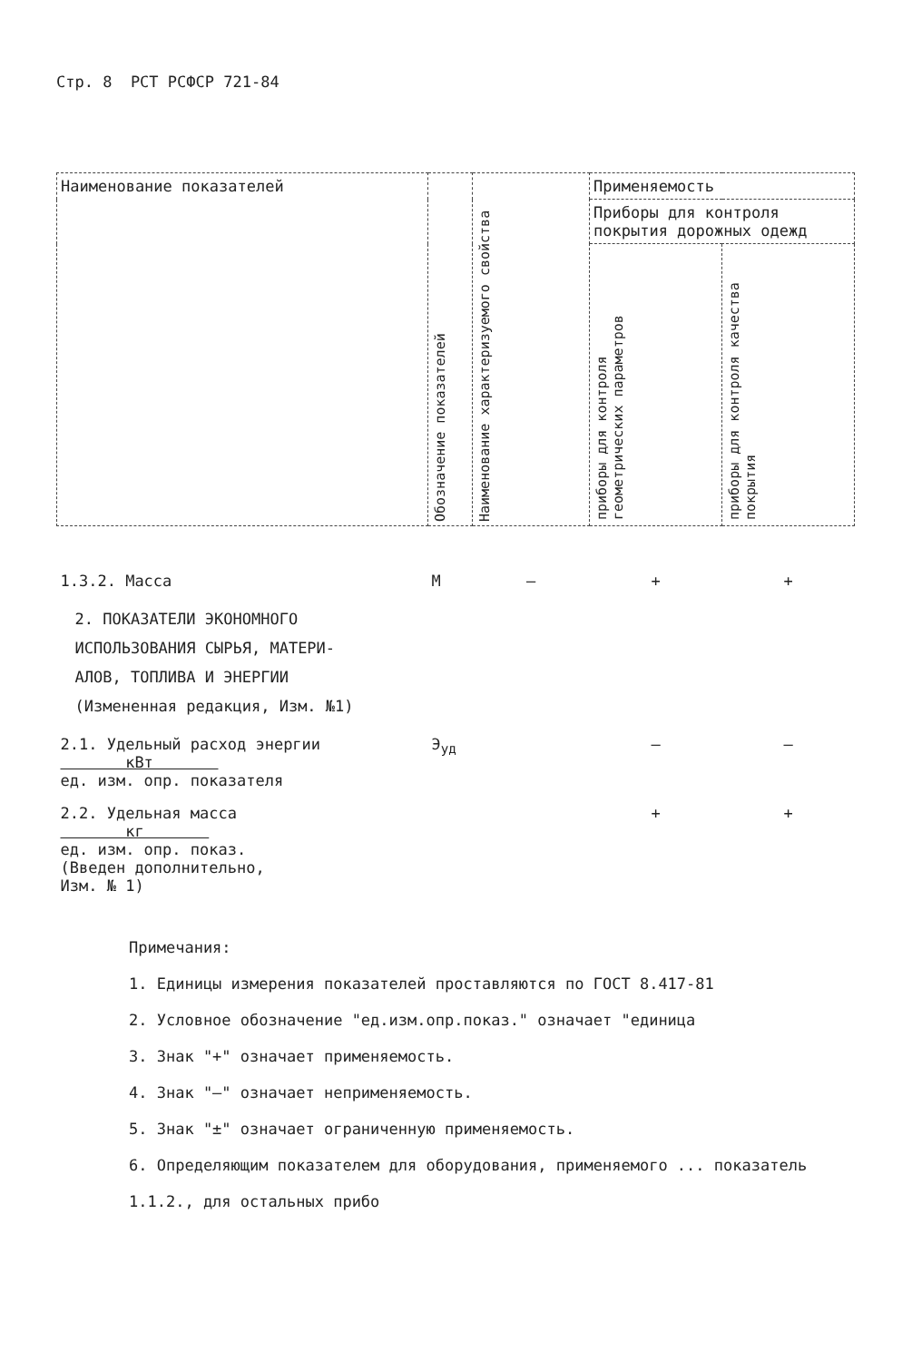Стр. 8 РСТ РСФСР 721-84
| Наименование показателей | Обозначение показателей | Наименование характеризуемого свойства | Применяемость | |
| --- | --- | --- | --- | --- |
| | | | Приборы для контроля покрытия дорожных одежд | |
| | | | приборы для контроля геометрических параметров | приборы для контроля качества покрытия |
| 1.3.2. Масса | М | – | + | + |
| 2. ПОКАЗАТЕЛИ ЭКОНОМНОГО ИСПОЛЬЗОВАНИЯ СЫРЬЯ, МАТЕРИ- АЛОВ, ТОПЛИВА И ЭНЕРГИИ (Измененная редакция, Изм. №1) | | | | |
| 2.1. Удельный расход энергии кВт ед. изм. опр. показателя | Э<sub>уд</sub> | | – | – |
| 2.2. Удельная масса кг ед. изм. опр. показ. (Введен дополнительно, Изм. № 1) | | | + | + |
Примечания:
1. Единицы измерения показателей проставляются по ГОСТ 8.417-81
2. Условное обозначение "ед.изм.опр.показ." означает "единица
3. Знак "+" означает применяемость.
4. Знак "–" означает неприменяемость.
5. Знак "±" означает ограниченную применяемость.
6. Определяющим показателем для оборудования, применяемого ... показатель 1.1.2., для остальных прибо